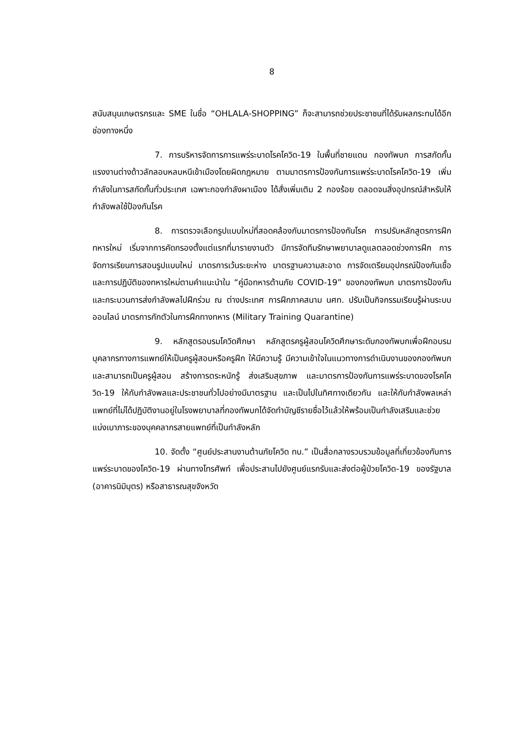8
สนับสนุนเกษตรกรและ SME ในชื่อ “OHLALA-SHOPPING” ก็จะสามารถช่วยประชาชนที่ได้รับผลกระทบได้อีกช่องทางหนึ่ง
7. การบริหารจัดการการแพร่ระบาดโรคโควิด-19 ในพื้นที่ชายแดน กองทัพบก การสกัดกั้นแรงงานต่างด้าวลักลอบหลบหนีเข้าเมืองโดยผิดกฎหมาย ตามมาตรการป้องกันการแพร่ระบาดโรคโควิด-19 เพิ่มกำลังในการสกัดกั้นทั่วประเทศ เฉพาะกองกำลังผาเมือง ได้สั่งเพิ่มเติม 2 กองร้อย ตลอดจนสิ่งอุปกรณ์สำหรับให้กำลังพลใช้ป้องกันโรค
8. การตรวจเลือกรูปแบบใหม่ที่สอดคล้องกับมาตรการป้องกันโรค การปรับหลักสูตรการฝึกทหารใหม่ เริ่มจากการคัดกรองตั้งแต่แรกที่มารายงานตัว มีการจัดทีมรักษาพยาบาลดูแลตลอดช่วงการฝึก การจัดการเรียนการสอนรูปแบบใหม่ มาตรการเว้นระยะห่าง มาตรฐานความสะอาด การจัดเตรียมอุปกรณ์ป้องกันเชื้อ และการปฏิบัติของทหารใหม่ตามคำแนะนำใน “คู่มือทหารต้านภัย COVID-19” ของกองทัพบก มาตรการป้องกันและกระบวนการส่งกำลังพลไปฝึกร่วม ณ ต่างประเทศ การฝึกภาคสนาม นศท. ปรับเป็นกิจกรรมเรียนรู้ผ่านระบบออนไลน์ มาตรการกักตัวในการฝึกทางทหาร (Military Training Quarantine)
9. หลักสูตรอบรมโควิดศึกษา หลักสูตรครูผู้สอนโควิดศึกษาระดับกองทัพบกเพื่อฝึกอบรมบุคลากรทางการแพทย์ให้เป็นครูผู้สอนหรือครูฝึก ให้มีความรู้ มีความเข้าใจในแนวทางการดำเนินงานของกองทัพบก และสามารถเป็นครูผู้สอน สร้างการตระหนักรู้ ส่งเสริมสุขภาพ และมาตรการป้องกันการแพร่ระบาดของโรคโควิด-19 ให้กับกำลังพลและประชาชนทั่วไปอย่างมีมาตรฐาน และเป็นไปในทิศทางเดียวกัน และให้กับกำลังพลเหล่าแพทย์ที่ไม่ได้ปฏิบัติงานอยู่ในโรงพยาบาลที่กองทัพบกได้จัดทำบัญชีรายชื่อไว้แล้วให้พร้อมเป็นกำลังเสริมและช่วยแบ่งเบาภาระของบุคคลากรสายแพทย์ที่เป็นกำลังหลัก
10. จัดตั้ง “ศูนย์ประสานงานต้านภัยโควิด ทบ.” เป็นสื่อกลางรวบรวมข้อมูลที่เกี่ยวข้องกับการแพร่ระบาดของโควิด-19 ผ่านทางโทรศัพท์ เพื่อประสานไปยังศูนย์แรกรับและส่งต่อผู้ป่วยโควิด-19 ของรัฐบาล (อาคารนิมิบุตร) หรือสาธารณสุขจังหวัด